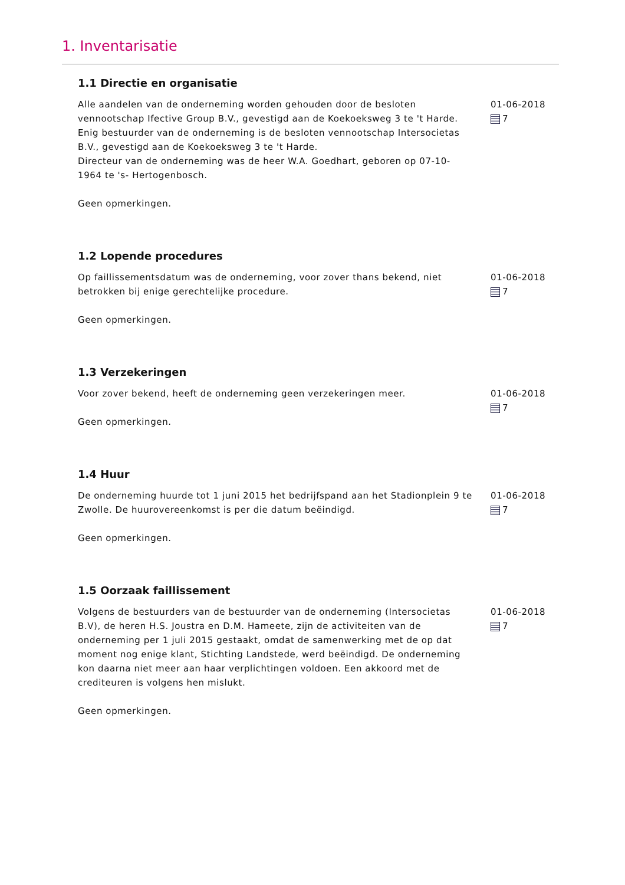1. Inventarisatie
1.1 Directie en organisatie
Alle aandelen van de onderneming worden gehouden door de besloten vennootschap Ifective Group B.V., gevestigd aan de Koekoeksweg 3 te 't Harde.
Enig bestuurder van de onderneming is de besloten vennootschap Intersocietas B.V., gevestigd aan de Koekoeksweg 3 te 't Harde.
Directeur van de onderneming was de heer W.A. Goedhart, geboren op 07-10-1964 te 's- Hertogenbosch.
Geen opmerkingen.
01-06-2018
7
1.2 Lopende procedures
Op faillissementsdatum was de onderneming, voor zover thans bekend, niet betrokken bij enige gerechtelijke procedure.
Geen opmerkingen.
01-06-2018
7
1.3 Verzekeringen
Voor zover bekend, heeft de onderneming geen verzekeringen meer.
Geen opmerkingen.
01-06-2018
7
1.4 Huur
De onderneming huurde tot 1 juni 2015 het bedrijfspand aan het Stadionplein 9 te Zwolle. De huurovereenkomst is per die datum beëindigd.
Geen opmerkingen.
01-06-2018
7
1.5 Oorzaak faillissement
Volgens de bestuurders van de bestuurder van de onderneming (Intersocietas B.V), de heren H.S. Joustra en D.M. Hameete, zijn de activiteiten van de onderneming per 1 juli 2015 gestaakt, omdat de samenwerking met de op dat moment nog enige klant, Stichting Landstede, werd beëindigd. De onderneming kon daarna niet meer aan haar verplichtingen voldoen. Een akkoord met de crediteuren is volgens hen mislukt.
Geen opmerkingen.
01-06-2018
7